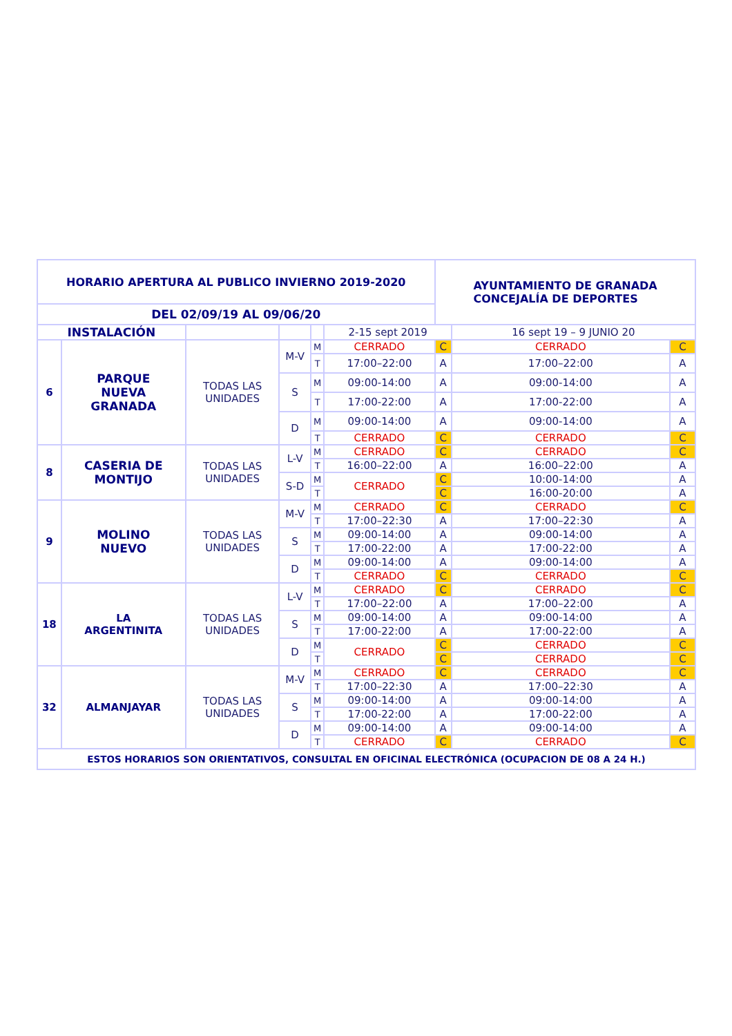| HORARIO APERTURA AL PUBLICO INVIERNO 2019-2020 | | | | | | AYUNTAMIENTO DE GRANADA CONCEJALÍA DE DEPORTES | | |
| DEL 02/09/19 AL 09/06/20 | | | | | | | | |
| INSTALACIÓN | | | | | 2-15 sept 2019 | | 16 sept 19 – 9 JUNIO 20 | |
| 6 | PARQUE NUEVA GRANADA | TODAS LAS UNIDADES | M-V | M | CERRADO | C | CERRADO | C |
| | | | | T | 17:00–22:00 | A | 17:00–22:00 | A |
| | | | S | M | 09:00-14:00 | A | 09:00-14:00 | A |
| | | | | T | 17:00-22:00 | A | 17:00-22:00 | A |
| | | | D | M | 09:00-14:00 | A | 09:00-14:00 | A |
| | | | | T | CERRADO | C | CERRADO | C |
| 8 | CASERIA DE MONTIJO | TODAS LAS UNIDADES | L-V | M | CERRADO | C | CERRADO | C |
| | | | | T | 16:00–22:00 | A | 16:00–22:00 | A |
| | | | S-D | M | CERRADO | C | 10:00-14:00 | A |
| | | | | T | | C | 16:00-20:00 | A |
| 9 | MOLINO NUEVO | TODAS LAS UNIDADES | M-V | M | CERRADO | C | CERRADO | C |
| | | | | T | 17:00–22:30 | A | 17:00–22:30 | A |
| | | | S | M | 09:00-14:00 | A | 09:00-14:00 | A |
| | | | | T | 17:00-22:00 | A | 17:00-22:00 | A |
| | | | D | M | 09:00-14:00 | A | 09:00-14:00 | A |
| | | | | T | CERRADO | C | CERRADO | C |
| 18 | LA ARGENTINITA | TODAS LAS UNIDADES | L-V | M | CERRADO | C | CERRADO | C |
| | | | | T | 17:00–22:00 | A | 17:00–22:00 | A |
| | | | S | M | 09:00-14:00 | A | 09:00-14:00 | A |
| | | | | T | 17:00-22:00 | A | 17:00-22:00 | A |
| | | | D | M | CERRADO | C | CERRADO | C |
| | | | | T | | C | CERRADO | C |
| 32 | ALMANJAYAR | TODAS LAS UNIDADES | M-V | M | CERRADO | C | CERRADO | C |
| | | | | T | 17:00–22:30 | A | 17:00–22:30 | A |
| | | | S | M | 09:00-14:00 | A | 09:00-14:00 | A |
| | | | | T | 17:00-22:00 | A | 17:00-22:00 | A |
| | | | D | M | 09:00-14:00 | A | 09:00-14:00 | A |
| | | | | T | CERRADO | C | CERRADO | C |
| ESTOS HORARIOS SON ORIENTATIVOS, CONSULTAL EN OFICINAL ELECTRÓNICA (OCUPACION DE 08 A 24 H.) | | | | | | | | |